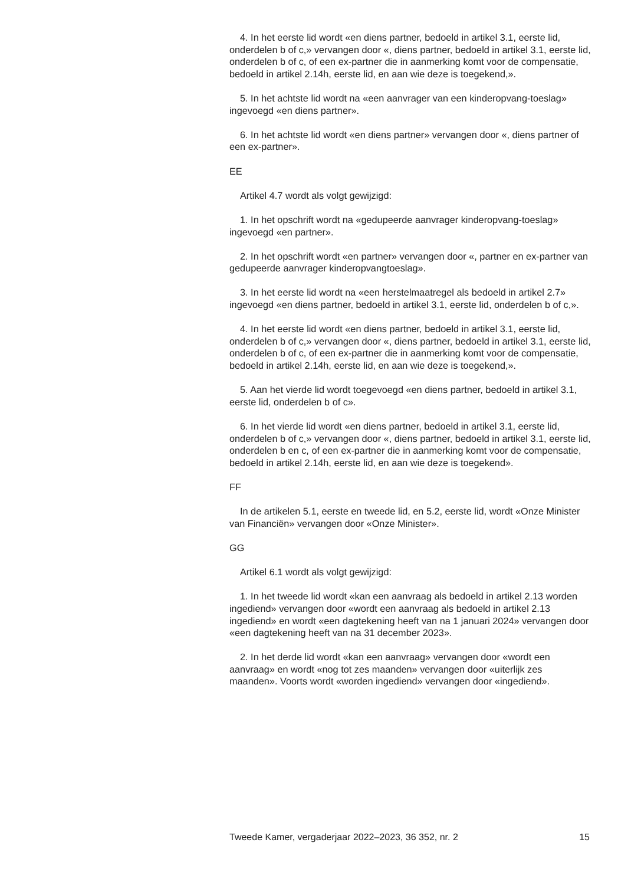4. In het eerste lid wordt «en diens partner, bedoeld in artikel 3.1, eerste lid, onderdelen b of c,» vervangen door «, diens partner, bedoeld in artikel 3.1, eerste lid, onderdelen b of c, of een ex-partner die in aanmerking komt voor de compensatie, bedoeld in artikel 2.14h, eerste lid, en aan wie deze is toegekend,».
5. In het achtste lid wordt na «een aanvrager van een kinderopvang-toeslag» ingevoegd «en diens partner».
6. In het achtste lid wordt «en diens partner» vervangen door «, diens partner of een ex-partner».
EE
Artikel 4.7 wordt als volgt gewijzigd:
1. In het opschrift wordt na «gedupeerde aanvrager kinderopvang-toeslag» ingevoegd «en partner».
2. In het opschrift wordt «en partner» vervangen door «, partner en ex-partner van gedupeerde aanvrager kinderopvangtoeslag».
3. In het eerste lid wordt na «een herstelmaatregel als bedoeld in artikel 2.7» ingevoegd «en diens partner, bedoeld in artikel 3.1, eerste lid, onderdelen b of c,».
4. In het eerste lid wordt «en diens partner, bedoeld in artikel 3.1, eerste lid, onderdelen b of c,» vervangen door «, diens partner, bedoeld in artikel 3.1, eerste lid, onderdelen b of c, of een ex-partner die in aanmerking komt voor de compensatie, bedoeld in artikel 2.14h, eerste lid, en aan wie deze is toegekend,».
5. Aan het vierde lid wordt toegevoegd «en diens partner, bedoeld in artikel 3.1, eerste lid, onderdelen b of c».
6. In het vierde lid wordt «en diens partner, bedoeld in artikel 3.1, eerste lid, onderdelen b of c,» vervangen door «, diens partner, bedoeld in artikel 3.1, eerste lid, onderdelen b en c, of een ex-partner die in aanmerking komt voor de compensatie, bedoeld in artikel 2.14h, eerste lid, en aan wie deze is toegekend».
FF
In de artikelen 5.1, eerste en tweede lid, en 5.2, eerste lid, wordt «Onze Minister van Financiën» vervangen door «Onze Minister».
GG
Artikel 6.1 wordt als volgt gewijzigd:
1. In het tweede lid wordt «kan een aanvraag als bedoeld in artikel 2.13 worden ingediend» vervangen door «wordt een aanvraag als bedoeld in artikel 2.13 ingediend» en wordt «een dagtekening heeft van na 1 januari 2024» vervangen door «een dagtekening heeft van na 31 december 2023».
2. In het derde lid wordt «kan een aanvraag» vervangen door «wordt een aanvraag» en wordt «nog tot zes maanden» vervangen door «uiterlijk zes maanden». Voorts wordt «worden ingediend» vervangen door «ingediend».
Tweede Kamer, vergaderjaar 2022–2023, 36 352, nr. 2 15